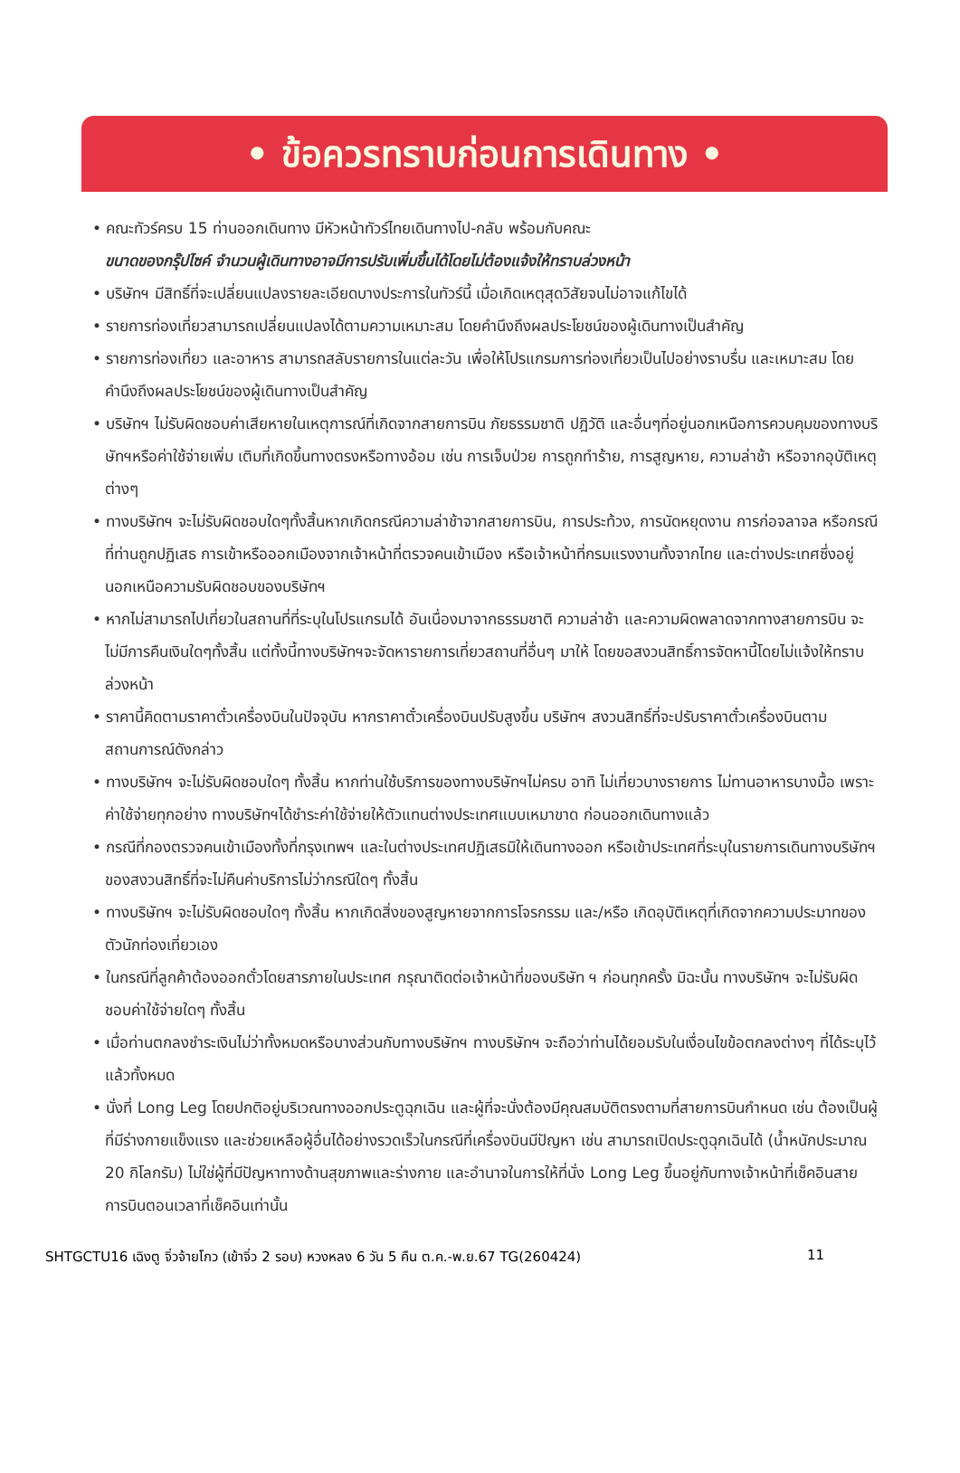• ข้อควรทราบก่อนการเดินทาง •
• คณะทัวร์ครบ 15 ท่านออกเดินทาง มีหัวหน้าทัวร์ไทยเดินทางไป-กลับ พร้อมกับคณะ
ขนาดของกรุ๊ปไซค์ จำนวนผู้เดินทางอาจมีการปรับเพิ่มขึ้นได้โดยไม่ต้องแจ้งให้ทราบล่วงหน้า
• บริษัทฯ มีสิทธิ์ที่จะเปลี่ยนแปลงรายละเอียดบางประการในทัวร์นี้ เมื่อเกิดเหตุสุดวิสัยจนไม่อาจแก้ไขได้
• รายการท่องเที่ยวสามารถเปลี่ยนแปลงได้ตามความเหมาะสม โดยคำนึงถึงผลประโยชน์ของผู้เดินทางเป็นสำคัญ
• รายการท่องเที่ยว และอาหาร สามารถสลับรายการในแต่ละวัน เพื่อให้โปรแกรมการท่องเที่ยวเป็นไปอย่างราบรื่น และเหมาะสม โดยคำนึงถึงผลประโยชน์ของผู้เดินทางเป็นสำคัญ
• บริษัทฯ ไม่รับผิดชอบค่าเสียหายในเหตุการณ์ที่เกิดจากสายการบิน ภัยธรรมชาติ ปฎิวัติ และอื่นๆที่อยู่นอกเหนือการควบคุมของทางบริษัทฯหรือค่าใช้จ่ายเพิ่ม เติมที่เกิดขึ้นทางตรงหรือทางอ้อม เช่น การเจ็บป่วย การถูกทำร้าย, การสูญหาย, ความล่าช้า หรือจากอุบัติเหตุต่างๆ
• ทางบริษัทฯ จะไม่รับผิดชอบใดๆทั้งสิ้นหากเกิดกรณีความล่าช้าจากสายการบิน, การประท้วง, การนัดหยุดงาน การก่อจลาจล หรือกรณีที่ท่านถูกปฏิเสธ การเข้าหรือออกเมืองจากเจ้าหน้าที่ตรวจคนเข้าเมือง หรือเจ้าหน้าที่กรมแรงงานทั้งจากไทย และต่างประเทศซึ่งอยู่นอกเหนือความรับผิดชอบของบริษัทฯ
• หากไม่สามารถไปเที่ยวในสถานที่ที่ระบุในโปรแกรมได้ อันเนื่องมาจากธรรมชาติ ความล่าช้า และความผิดพลาดจากทางสายการบิน จะไม่มีการคืนเงินใดๆทั้งสิ้น แต่ทั้งนี้ทางบริษัทฯจะจัดหารายการเที่ยวสถานที่อื่นๆ มาให้ โดยขอสงวนสิทธิ์การจัดหานี้โดยไม่แจ้งให้ทราบล่วงหน้า
• ราคานี้คิดตามราคาตั๋วเครื่องบินในปัจจุบัน หากราคาตั๋วเครื่องบินปรับสูงขึ้น บริษัทฯ สงวนสิทธิ์ที่จะปรับราคาตั๋วเครื่องบินตามสถานการณ์ดังกล่าว
• ทางบริษัทฯ จะไม่รับผิดชอบใดๆ ทั้งสิ้น หากท่านใช้บริการของทางบริษัทฯไม่ครบ อาทิ ไม่เที่ยวบางรายการ ไม่ทานอาหารบางมื้อ เพราะค่าใช้จ่ายทุกอย่าง ทางบริษัทฯได้ชำระค่าใช้จ่ายให้ตัวแทนต่างประเทศแบบเหมาขาด ก่อนออกเดินทางแล้ว
• กรณีที่กองตรวจคนเข้าเมืองทั้งที่กรุงเทพฯ และในต่างประเทศปฏิเสธมิให้เดินทางออก หรือเข้าประเทศที่ระบุในรายการเดินทางบริษัทฯ ของสงวนสิทธิ์ที่จะไม่คืนค่าบริการไม่ว่ากรณีใดๆ ทั้งสิ้น
• ทางบริษัทฯ จะไม่รับผิดชอบใดๆ ทั้งสิ้น หากเกิดสิ่งของสูญหายจากการโจรกรรม และ/หรือ เกิดอุบัติเหตุที่เกิดจากความประมาทของตัวนักท่องเที่ยวเอง
• ในกรณีที่ลูกค้าต้องออกตั๋วโดยสารภายในประเทศ กรุณาติดต่อเจ้าหน้าที่ของบริษัท ฯ ก่อนทุกครั้ง มิฉะนั้น ทางบริษัทฯ จะไม่รับผิดชอบค่าใช้จ่ายใดๆ ทั้งสิ้น
• เมื่อท่านตกลงชำระเงินไม่ว่าทั้งหมดหรือบางส่วนกับทางบริษัทฯ ทางบริษัทฯ จะถือว่าท่านได้ยอมรับในเงื่อนไขข้อตกลงต่างๆ ที่ได้ระบุไว้แล้วทั้งหมด
• นั่งที่ Long Leg โดยปกติอยู่บริเวณทางออกประตูฉุกเฉิน และผู้ที่จะนั่งต้องมีคุณสมบัติตรงตามที่สายการบินกำหนด เช่น ต้องเป็นผู้ที่มีร่างกายแข็งแรง และช่วยเหลือผู้อื่นได้อย่างรวดเร็วในกรณีที่เครื่องบินมีปัญหา เช่น สามารถเปิดประตูฉุกเฉินได้ (น้ำหนักประมาณ 20 กิโลกรัม) ไม่ใช่ผู้ที่มีปัญหาทางด้านสุขภาพและร่างกาย และอำนาจในการให้ที่นั่ง Long Leg ขึ้นอยู่กับทางเจ้าหน้าที่เช็คอินสายการบินตอนเวลาที่เช็คอินเท่านั้น
SHTGCTU16 เฉิงตู จิ่วจ้ายโกว (เข้าจิ่ว 2 รอบ) หวงหลง 6 วัน 5 คืน ต.ค.-พ.ย.67 TG(260424) 11